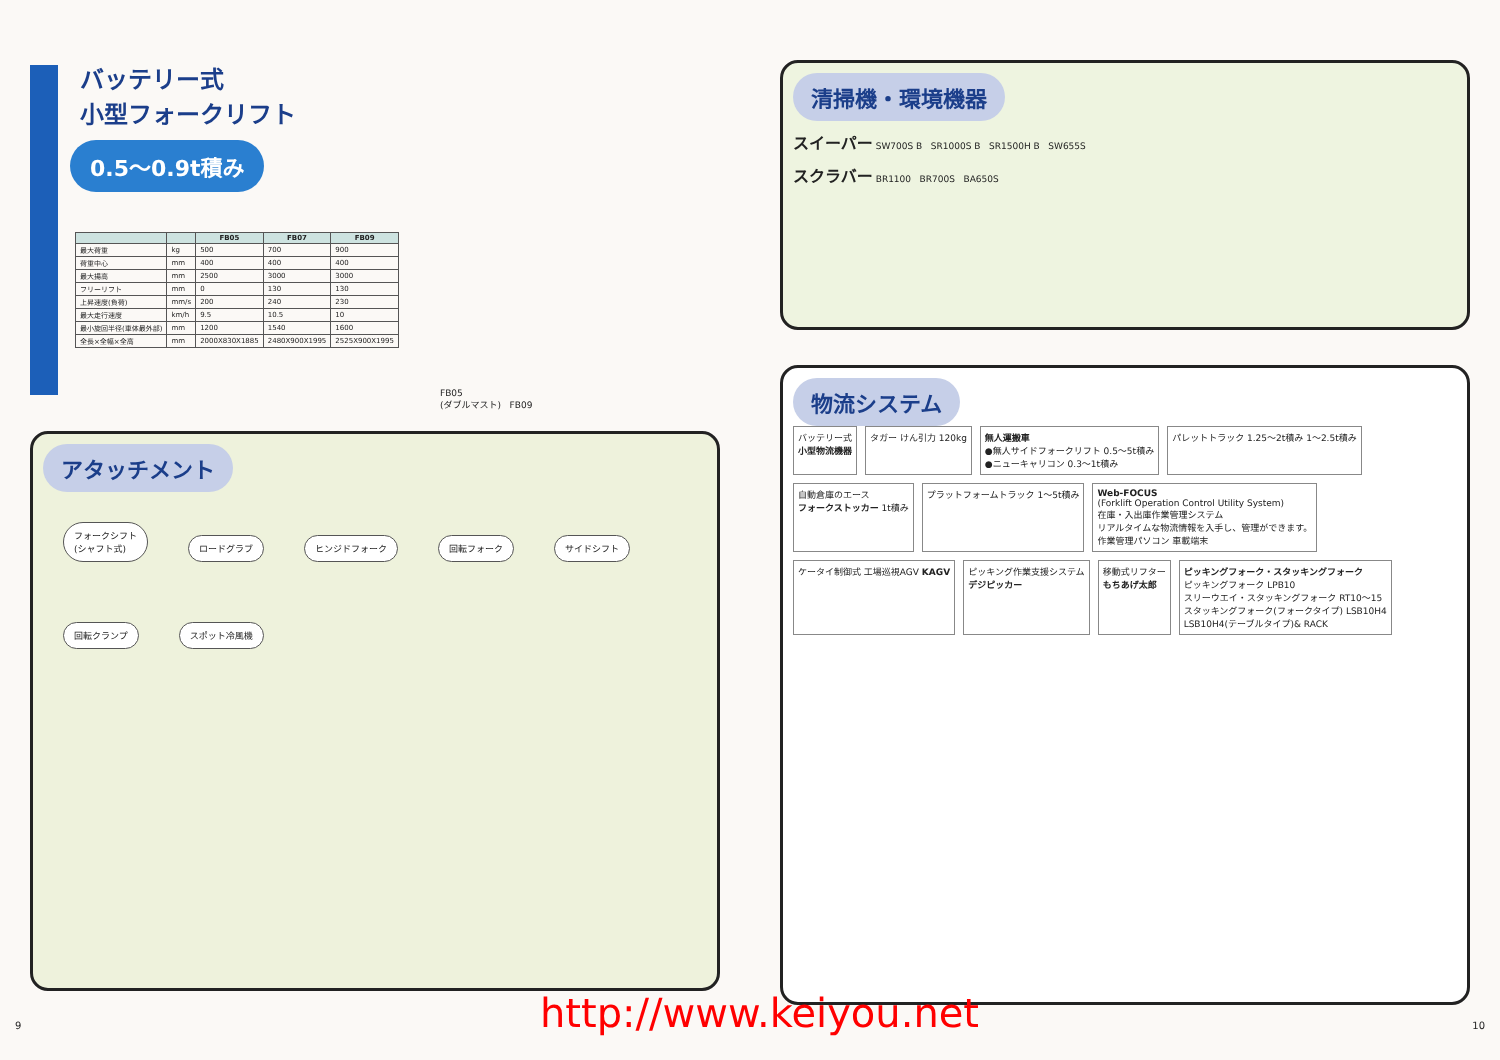バッテリー式
小型フォークリフト
0.5〜0.9t積み
| | | FB05 | FB07 | FB09 |
| --- | --- | --- | --- | --- |
| 最大荷重 | kg | 500 | 700 | 900 |
| 荷重中心 | mm | 400 | 400 | 400 |
| 最大揚高 | mm | 2500 | 3000 | 3000 |
| フリーリフト | mm | 0 | 130 | 130 |
| 上昇速度(負荷) | mm/s | 200 | 240 | 230 |
| 最大走行速度 | km/h | 9.5 | 10.5 | 10 |
| 最小旋回半径(車体最外部) | mm | 1200 | 1540 | 1600 |
| 全長×全幅×全高 | mm | 2000X830X1885 | 2480X900X1995 | 2525X900X1995 |
FB05
(ダブルマスト) FB09
アタッチメント
フォークシフト
(シャフト式) ロードグラブ ヒンジドフォーク 回転フォーク サイドシフト 回転クランプ スポット冷風機
9 http://www.keiyou.net
清掃機・環境機器
スイーパー SW700S B SR1000S B SR1500H B SW655S
スクラバー BR1100 BR700S BA650S
物流システム
バッテリー式
小型物流機器
タガー けん引力 120kg
無人運搬車
●無人サイドフォークリフト 0.5〜5t積み
●ニューキャリコン 0.3〜1t積み
パレットトラック 1.25〜2t積み 1〜2.5t積み
自動倉庫のエース
フォークストッカー 1t積み
プラットフォームトラック 1〜5t積み
Web-FOCUS
(Forklift Operation Control Utility System)
在庫・入出庫作業管理システム
リアルタイムな物流情報を入手し、管理ができます。
作業管理パソコン 車載端末
ケータイ制御式 工場巡視AGV KAGV
ピッキング作業支援システム
デジピッカー
移動式リフター
もちあげ太郎
ピッキングフォーク・スタッキングフォーク
ピッキングフォーク LPB10
スリーウエイ・スタッキングフォーク RT10〜15
スタッキングフォーク(フォークタイプ) LSB10H4
LSB10H4(テーブルタイプ)& RACK
10